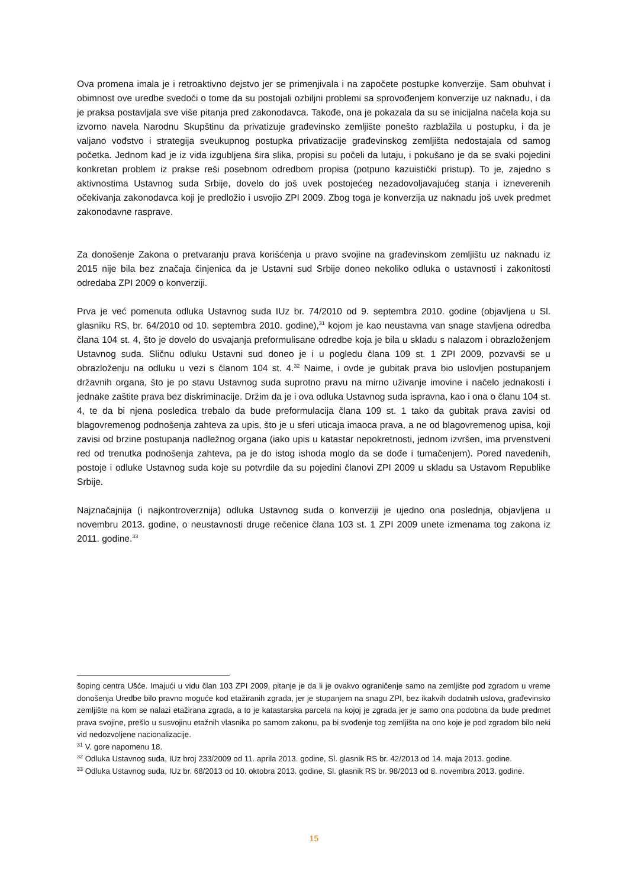Ova promena imala je i retroaktivno dejstvo jer se primenjivala i na započete postupke konverzije. Sam obuhvat i obimnost ove uredbe svedoči o tome da su postojali ozbiljni problemi sa sprovođenjem konverzije uz naknadu, i da je praksa postavljala sve više pitanja pred zakonodavca. Takođe, ona je pokazala da su se inicijalna načela koja su izvorno navela Narodnu Skupštinu da privatizuje građevinsko zemljište ponešto razblažila u postupku, i da je valjano vođstvo i strategija sveukupnog postupka privatizacije građevinskog zemljišta nedostajala od samog početka. Jednom kad je iz vida izgubljena šira slika, propisi su počeli da lutaju, i pokušano je da se svaki pojedini konkretan problem iz prakse reši posebnom odredbom propisa (potpuno kazuistički pristup). To je, zajedno s aktivnostima Ustavnog suda Srbije, dovelo do još uvek postojećeg nezadovoljavajućeg stanja i izneverenih očekivanja zakonodavca koji je predložio i usvojio ZPI 2009. Zbog toga je konverzija uz naknadu još uvek predmet zakonodavne rasprave.
Za donošenje Zakona o pretvaranju prava korišćenja u pravo svojine na građevinskom zemljištu uz naknadu iz 2015 nije bila bez značaja činjenica da je Ustavni sud Srbije doneo nekoliko odluka o ustavnosti i zakonitosti odredaba ZPI 2009 o konverziji.
Prva je već pomenuta odluka Ustavnog suda IUz br. 74/2010 od 9. septembra 2010. godine (objavljena u Sl. glasniku RS, br. 64/2010 od 10. septembra 2010. godine),<sup>31</sup> kojom je kao neustavna van snage stavljena odredba člana 104 st. 4, što je dovelo do usvajanja preformulisane odredbe koja je bila u skladu s nalazom i obrazloženjem Ustavnog suda. Sličnu odluku Ustavni sud doneo je i u pogledu člana 109 st. 1 ZPI 2009, pozvavši se u obrazloženju na odluku u vezi s članom 104 st. 4.<sup>32</sup> Naime, i ovde je gubitak prava bio uslovljen postupanjem državnih organa, što je po stavu Ustavnog suda suprotno pravu na mirno uživanje imovine i načelo jednakosti i jednake zaštite prava bez diskriminacije. Držim da je i ova odluka Ustavnog suda ispravna, kao i ona o članu 104 st. 4, te da bi njena posledica trebalo da bude preformulacija člana 109 st. 1 tako da gubitak prava zavisi od blagovremenog podnošenja zahteva za upis, što je u sferi uticaja imaoca prava, a ne od blagovremenog upisa, koji zavisi od brzine postupanja nadležnog organa (iako upis u katastar nepokretnosti, jednom izvršen, ima prvenstveni red od trenutka podnošenja zahteva, pa je do istog ishoda moglo da se dođe i tumačenjem). Pored navedenih, postoje i odluke Ustavnog suda koje su potvrdile da su pojedini članovi ZPI 2009 u skladu sa Ustavom Republike Srbije.
Najznačajnija (i najkontroverznija) odluka Ustavnog suda o konverziji je ujedno ona poslednja, objavljena u novembru 2013. godine, o neustavnosti druge rečenice člana 103 st. 1 ZPI 2009 unete izmenama tog zakona iz 2011. godine.<sup>33</sup>
šoping centra Ušće. Imajući u vidu član 103 ZPI 2009, pitanje je da li je ovakvo ograničenje samo na zemljište pod zgradom u vreme donošenja Uredbe bilo pravno moguće kod etažiranih zgrada, jer je stupanjem na snagu ZPI, bez ikakvih dodatnih uslova, građevinsko zemljište na kom se nalazi etažirana zgrada, a to je katastarska parcela na kojoj je zgrada jer je samo ona podobna da bude predmet prava svojine, prešlo u susvojinu etažnih vlasnika po samom zakonu, pa bi svođenje tog zemljišta na ono koje je pod zgradom bilo neki vid nedozvoljene nacionalizacije.
<sup>31</sup> V. gore napomenu 18.
<sup>32</sup> Odluka Ustavnog suda, IUz broj 233/2009 od 11. aprila 2013. godine, Sl. glasnik RS br. 42/2013 od 14. maja 2013. godine.
<sup>33</sup> Odluka Ustavnog suda, IUz br. 68/2013 od 10. oktobra 2013. godine, Sl. glasnik RS br. 98/2013 od 8. novembra 2013. godine.
15